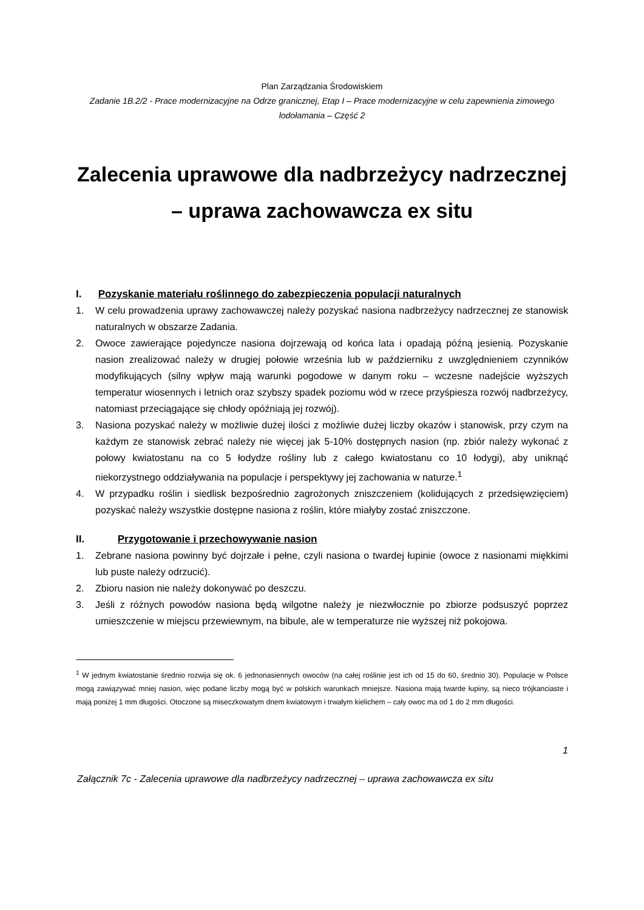Plan Zarządzania Środowiskiem
Zadanie 1B.2/2 - Prace modernizacyjne na Odrze granicznej, Etap I – Prace modernizacyjne w celu zapewnienia zimowego lodołamania – Część 2
Zalecenia uprawowe dla nadbrzeżycy nadrzecznej
– uprawa zachowawcza ex situ
I. Pozyskanie materiału roślinnego do zabezpieczenia populacji naturalnych
1. W celu prowadzenia uprawy zachowawczej należy pozyskać nasiona nadbrzeżycy nadrzecznej ze stanowisk naturalnych w obszarze Zadania.
2. Owoce zawierające pojedyncze nasiona dojrzewają od końca lata i opadają późną jesienią. Pozyskanie nasion zrealizować należy w drugiej połowie września lub w październiku z uwzględnieniem czynników modyfikujących (silny wpływ mają warunki pogodowe w danym roku – wczesne nadejście wyższych temperatur wiosennych i letnich oraz szybszy spadek poziomu wód w rzece przyśpiesza rozwój nadbrzeżycy, natomiast przeciągające się chłody opóźniają jej rozwój).
3. Nasiona pozyskać należy w możliwie dużej ilości z możliwie dużej liczby okazów i stanowisk, przy czym na każdym ze stanowisk zebrać należy nie więcej jak 5-10% dostępnych nasion (np. zbiór należy wykonać z połowy kwiatostanu na co 5 łodydze rośliny lub z całego kwiatostanu co 10 łodygi), aby uniknąć niekorzystnego oddziaływania na populacje i perspektywy jej zachowania w naturze.<sup>1</sup>
4. W przypadku roślin i siedlisk bezpośrednio zagrożonych zniszczeniem (kolidujących z przedsięwzięciem) pozyskać należy wszystkie dostępne nasiona z roślin, które miałyby zostać zniszczone.
II. Przygotowanie i przechowywanie nasion
1. Zebrane nasiona powinny być dojrzałe i pełne, czyli nasiona o twardej łupinie (owoce z nasionami miękkimi lub puste należy odrzucić).
2. Zbioru nasion nie należy dokonywać po deszczu.
3. Jeśli z różnych powodów nasiona będą wilgotne należy je niezwłocznie po zbiorze podsuszyć poprzez umieszczenie w miejscu przewiewnym, na bibule, ale w temperaturze nie wyższej niż pokojowa.
<sup>1</sup> W jednym kwiatostanie średnio rozwija się ok. 6 jednonasiennych owoców (na całej roślinie jest ich od 15 do 60, średnio 30). Populacje w Polsce mogą zawiązywać mniej nasion, więc podane liczby mogą być w polskich warunkach mniejsze. Nasiona mają twarde łupiny, są nieco trójkanciaste i mają poniżej 1 mm długości. Otoczone są miseczkowatym dnem kwiatowym i trwałym kielichem – cały owoc ma od 1 do 2 mm długości.
1
Załącznik 7c - Zalecenia uprawowe dla nadbrzeżycy nadrzecznej – uprawa zachowawcza ex situ